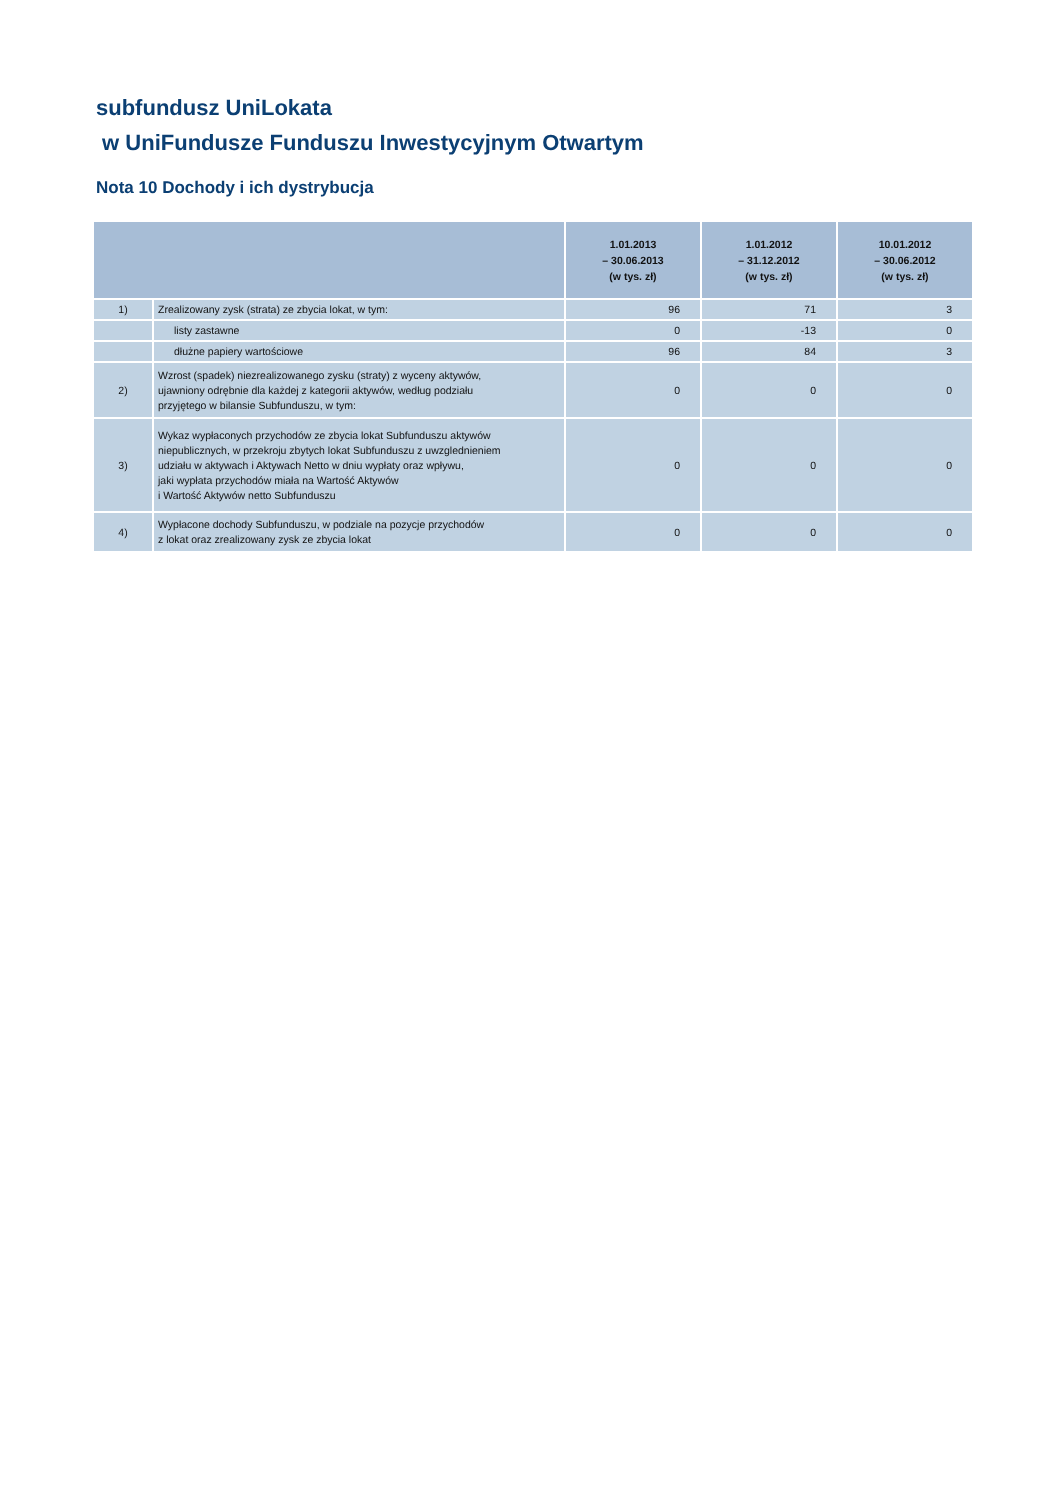subfundusz UniLokata
w UniFundusze Funduszu Inwestycyjnym Otwartym
Nota 10 Dochody i ich dystrybucja
| | | 1.01.2013 – 30.06.2013 (w tys. zł) | 1.01.2012 – 31.12.2012 (w tys. zł) | 10.01.2012 – 30.06.2012 (w tys. zł) |
| --- | --- | --- | --- | --- |
| 1) | Zrealizowany zysk (strata) ze zbycia lokat, w tym: | 96 | 71 | 3 |
| | listy zastawne | 0 | -13 | 0 |
| | dłużne papiery wartościowe | 96 | 84 | 3 |
| 2) | Wzrost (spadek) niezrealizowanego zysku (straty) z wyceny aktywów, ujawniony odrębnie dla każdej z kategorii aktywów, według podziału przyjętego w bilansie Subfunduszu, w tym: | 0 | 0 | 0 |
| 3) | Wykaz wypłaconych przychodów ze zbycia lokat Subfunduszu aktywów niepublicznych, w przekroju zbytych lokat Subfunduszu z uwzglednieniem udziału w aktywach i Aktywach Netto w dniu wypłaty oraz wpływu, jaki wypłata przychodów miała na Wartość Aktywów i Wartość Aktywów netto Subfunduszu | 0 | 0 | 0 |
| 4) | Wypłacone dochody Subfunduszu, w podziale na pozycje przychodów z lokat oraz zrealizowany zysk ze zbycia lokat | 0 | 0 | 0 |